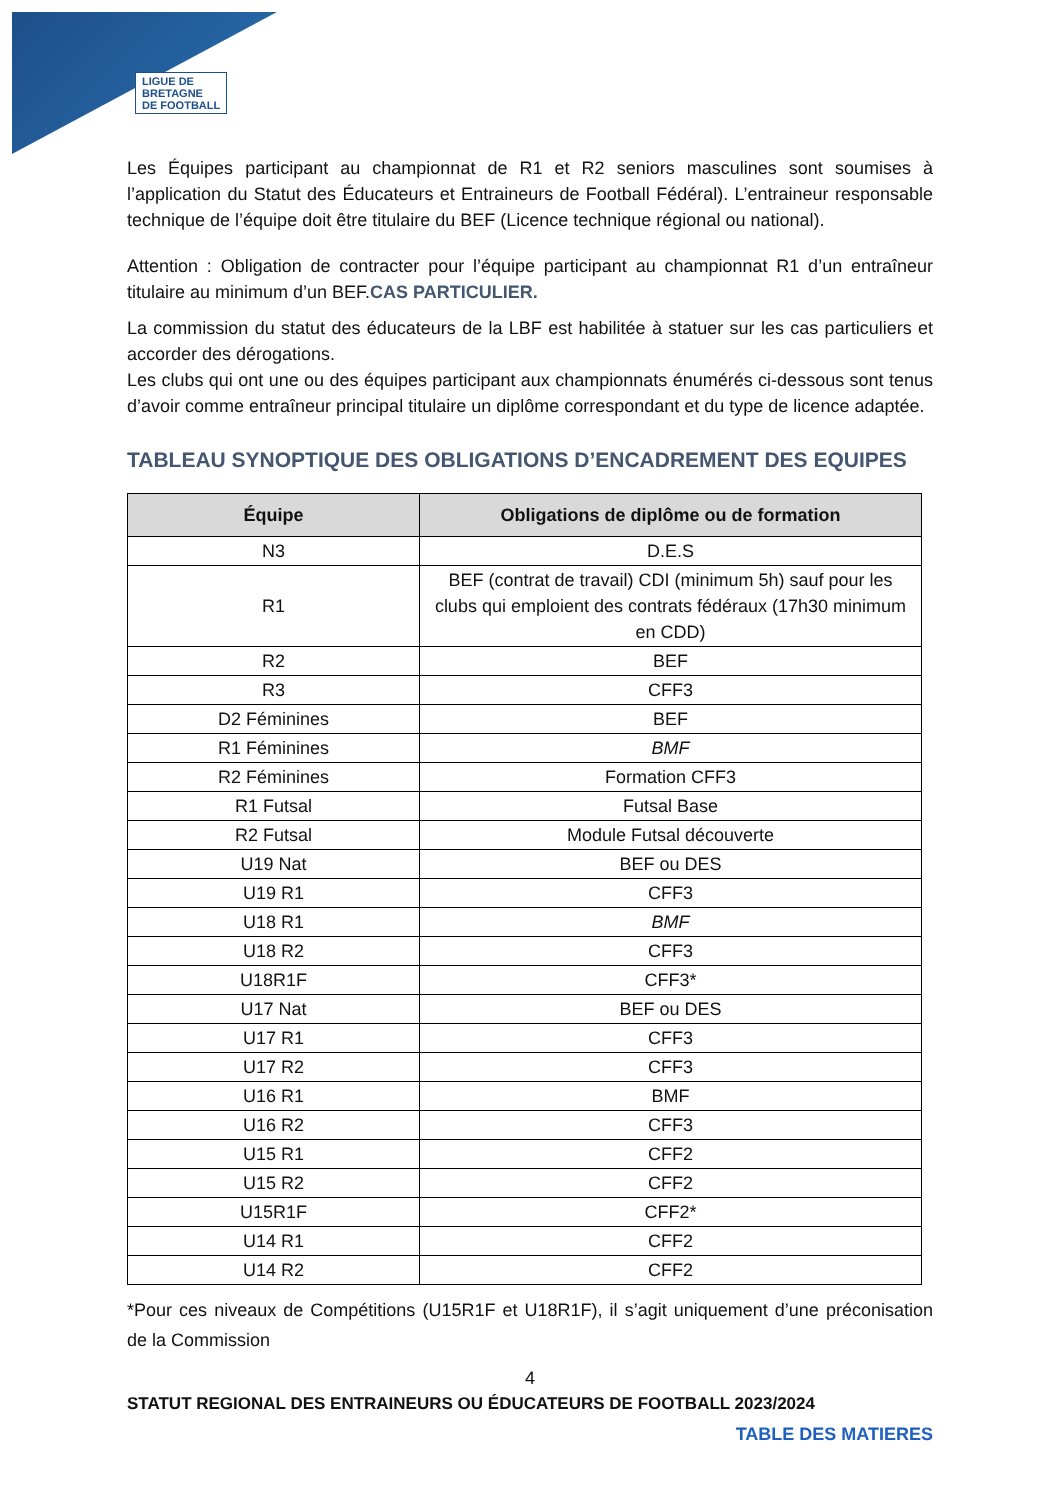LIGUE DE
BRETAGNE
DE FOOTBALL
Les Équipes participant au championnat de R1 et R2 seniors masculines sont soumises à l’application du Statut des Éducateurs et Entraineurs de Football Fédéral). L’entraineur responsable technique de l’équipe doit être titulaire du BEF (Licence technique régional ou national).
Attention : Obligation de contracter pour l’équipe participant au championnat R1 d’un entraîneur titulaire au minimum d’un BEF.CAS PARTICULIER.
La commission du statut des éducateurs de la LBF est habilitée à statuer sur les cas particuliers et accorder des dérogations.
Les clubs qui ont une ou des équipes participant aux championnats énumérés ci-dessous sont tenus d’avoir comme entraîneur principal titulaire un diplôme correspondant et du type de licence adaptée.
TABLEAU SYNOPTIQUE DES OBLIGATIONS D’ENCADREMENT DES EQUIPES
| Équipe | Obligations de diplôme ou de formation |
| --- | --- |
| N3 | D.E.S |
| R1 | BEF (contrat de travail) CDI (minimum 5h) sauf pour les clubs qui emploient des contrats fédéraux (17h30 minimum en CDD) |
| R2 | BEF |
| R3 | CFF3 |
| D2 Féminines | BEF |
| R1 Féminines | BMF |
| R2 Féminines | Formation CFF3 |
| R1 Futsal | Futsal Base |
| R2 Futsal | Module Futsal découverte |
| U19 Nat | BEF ou DES |
| U19 R1 | CFF3 |
| U18 R1 | BMF |
| U18 R2 | CFF3 |
| U18R1F | CFF3* |
| U17 Nat | BEF ou DES |
| U17 R1 | CFF3 |
| U17 R2 | CFF3 |
| U16 R1 | BMF |
| U16 R2 | CFF3 |
| U15 R1 | CFF2 |
| U15 R2 | CFF2 |
| U15R1F | CFF2* |
| U14 R1 | CFF2 |
| U14 R2 | CFF2 |
*Pour ces niveaux de Compétitions (U15R1F et U18R1F), il s’agit uniquement d’une préconisation de la Commission
4
STATUT REGIONAL DES ENTRAINEURS OU ÉDUCATEURS DE FOOTBALL 2023/2024
TABLE DES MATIERES